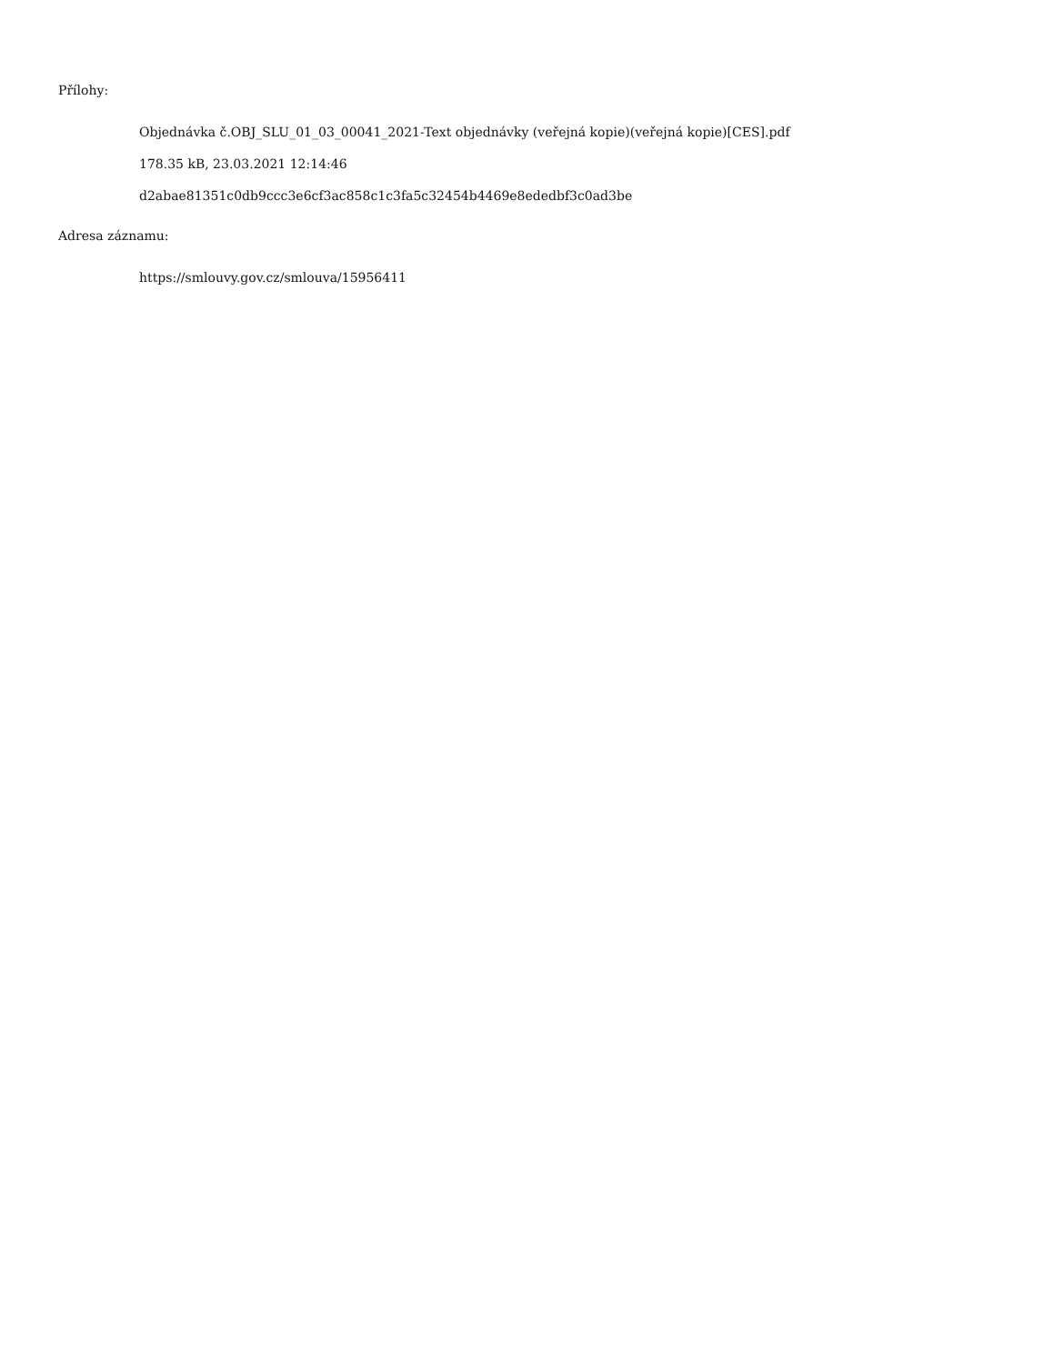Přílohy:
Objednávka č.OBJ_SLU_01_03_00041_2021-Text objednávky (veřejná kopie)(veřejná kopie)[CES].pdf
178.35 kB, 23.03.2021 12:14:46
d2abae81351c0db9ccc3e6cf3ac858c1c3fa5c32454b4469e8ededbf3c0ad3be
Adresa záznamu:
https://smlouvy.gov.cz/smlouva/15956411